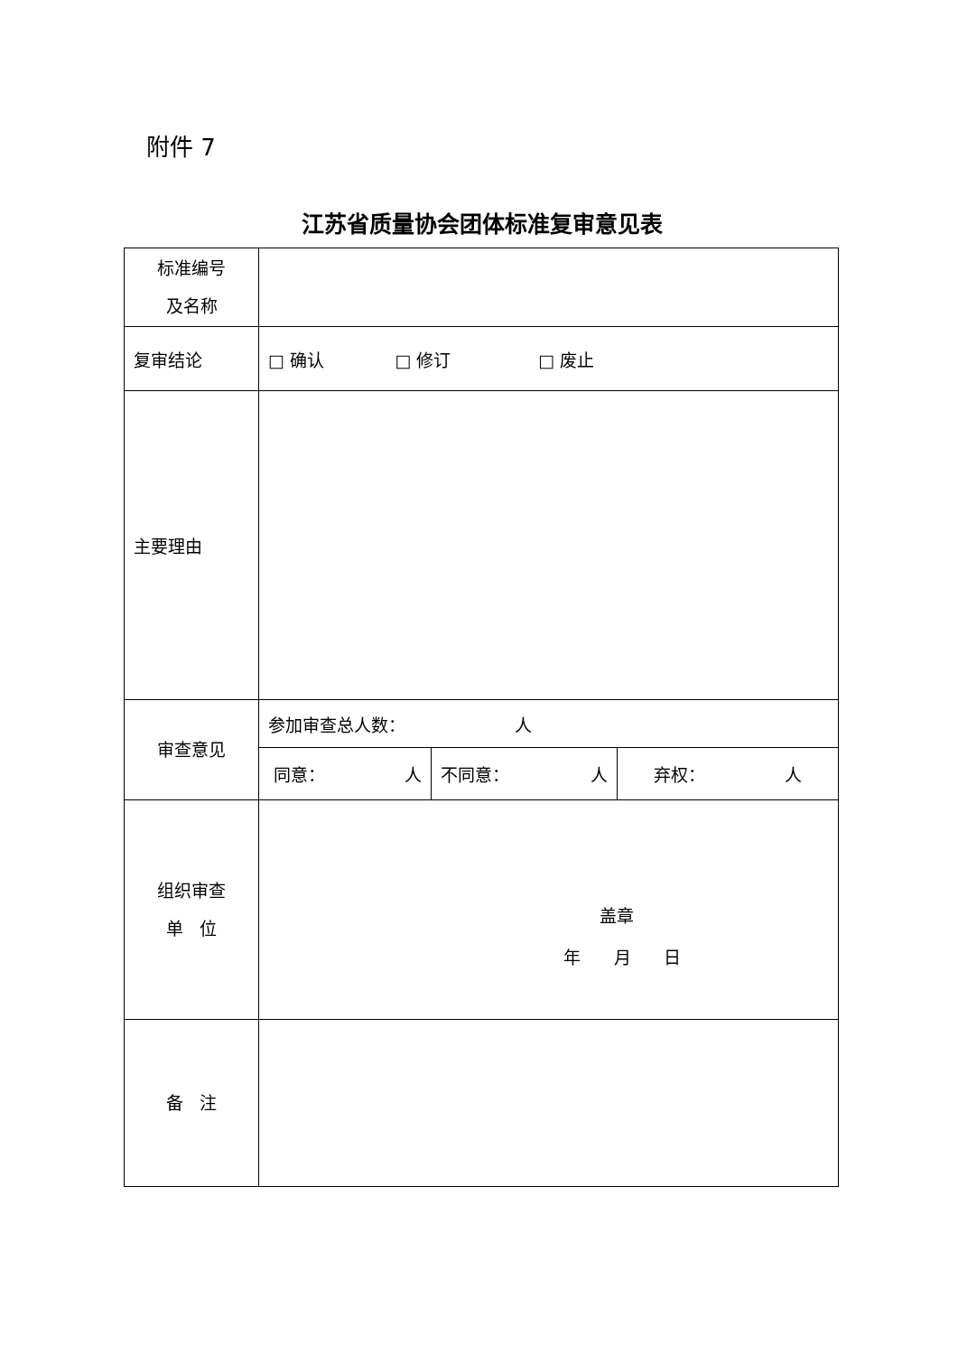附件 7
江苏省质量协会团体标准复审意见表
| 标准编号 及名称 | | | |
| 复审结论 | □ 确认 □ 修订 □ 废止 | | |
| 主要理由 | | | |
| 审查意见 | 参加审查总人数： 人 | | |
| | 同意： 人 | 不同意： 人 | 弃权： 人 |
| 组织审查 单 位 | 盖章 年 月 日 | | |
| 备 注 | | | |